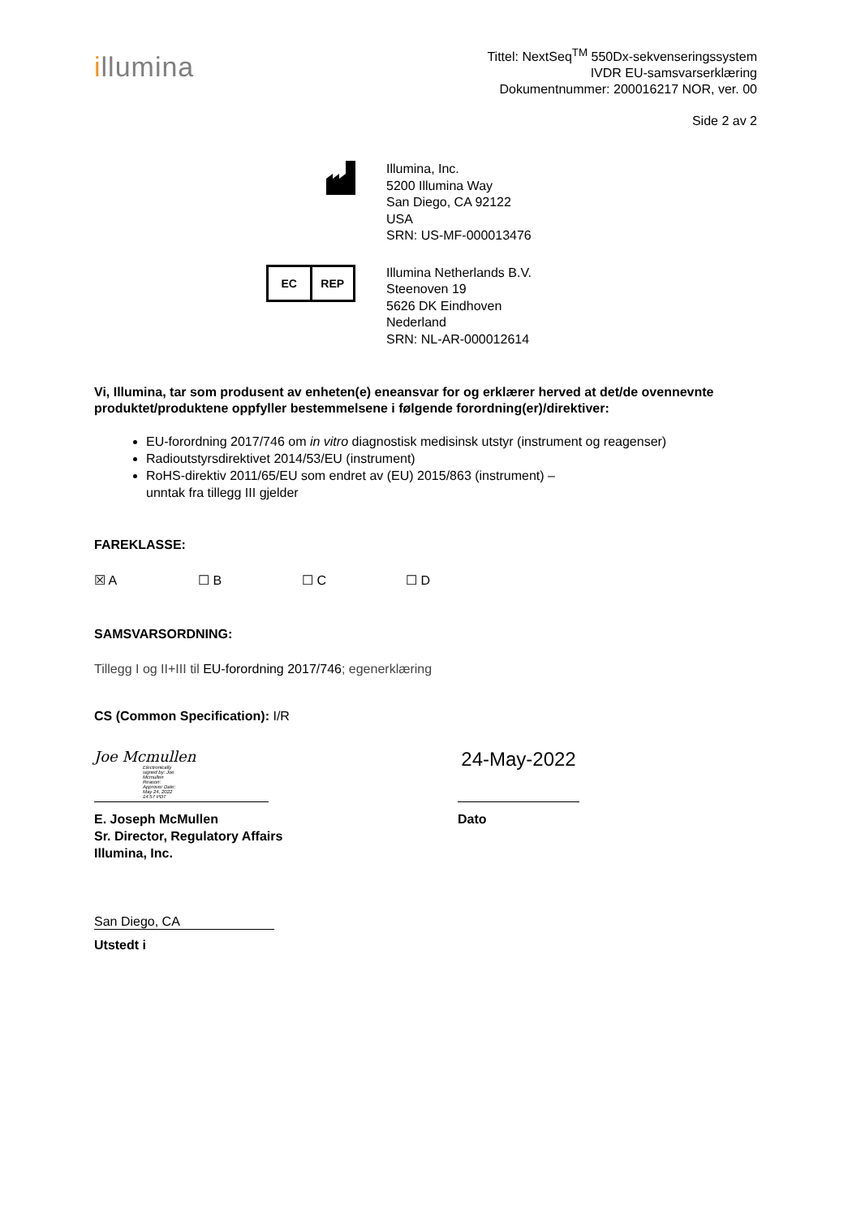illumina
Tittel: NextSeq<sup>TM</sup> 550Dx-sekvenseringssystem
IVDR EU-samsvarserklæring
Dokumentnummer: 200016217 NOR, ver. 00
Side 2 av 2
Illumina, Inc.
5200 Illumina Way
San Diego, CA 92122
USA
SRN: US-MF-000013476
EC REP
Illumina Netherlands B.V.
Steenoven 19
5626 DK Eindhoven
Nederland
SRN: NL-AR-000012614
Vi, Illumina, tar som produsent av enheten(e) eneansvar for og erklærer herved at det/de ovennevnte produktet/produktene oppfyller bestemmelsene i følgende forordning(er)/direktiver:
EU-forordning 2017/746 om in vitro diagnostisk medisinsk utstyr (instrument og reagenser)
Radioutstyrsdirektivet 2014/53/EU (instrument)
RoHS-direktiv 2011/65/EU som endret av (EU) 2015/863 (instrument) –
unntak fra tillegg III gjelder
FAREKLASSE:
☒ A ☐ B ☐ C ☐ D
SAMSVARSORDNING:
Tillegg I og II+III til EU-forordning 2017/746; egenerklæring
CS (Common Specification): I/R
Joe Mcmullen Electronically signed by: Joe Mcmullen Reason: Approver Date: May 24, 2022 14:57 PDT
24-May-2022
E. Joseph McMullen
Sr. Director, Regulatory Affairs
Illumina, Inc.
Dato
San Diego, CA
Utstedt i